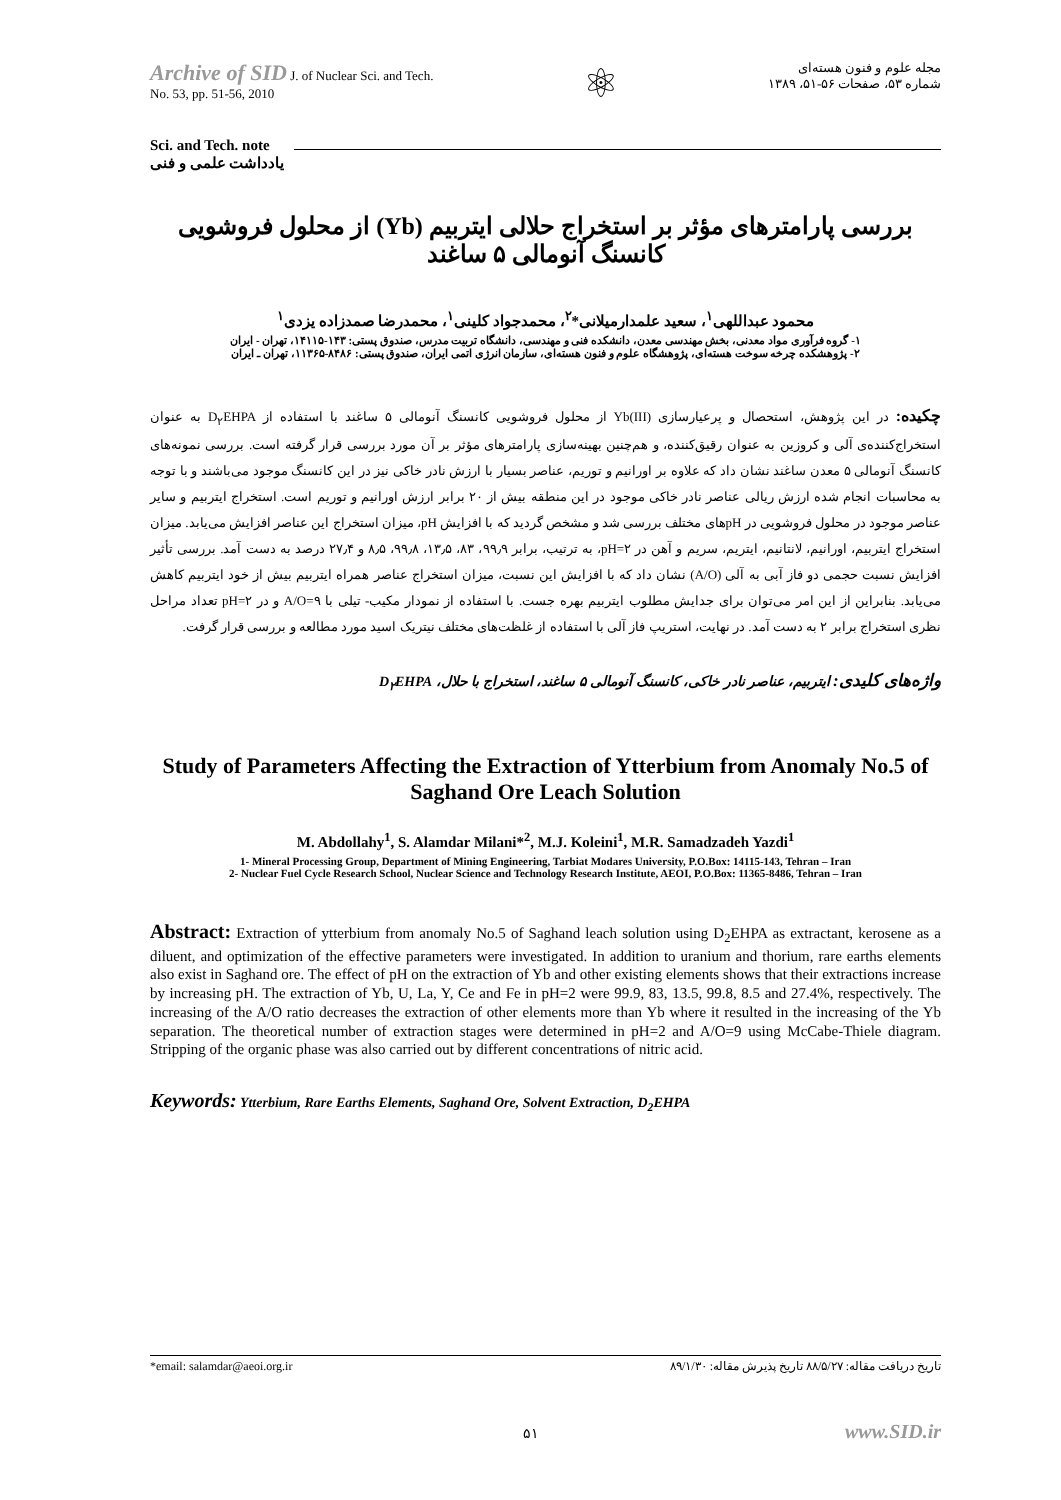Archive of SID J. of Nuclear Sci. and Tech.
No. 53, pp. 51-56, 2010
⚛
مجله علوم و فنون هسته‌ای
شماره ۵۳، صفحات ۵۶-۵۱، ۱۳۸۹
Sci. and Tech. note
يادداشت علمی و فنی
بررسی پارامترهای مؤثر بر استخراج حلالی ایتربیم (Yb) از محلول فروشویی کانسنگ آنومالی ۵ ساغند
محمود عبداللهی<sup>۱</sup>، سعید علمدارمیلانی*<sup>۲</sup>، محمدجواد کلینی<sup>۱</sup>، محمدرضا صمدزاده یزدی<sup>۱</sup>
۱- گروه فرآوری مواد معدنی، بخش مهندسی معدن، دانشکده فنی و مهندسی، دانشگاه تربیت مدرس، صندوق پستی: ۱۴۳-۱۴۱۱۵، تهران - ایران
۲- پژوهشکده چرخه سوخت هسته‌ای، پژوهشگاه علوم و فنون هسته‌ای، سازمان انرژی اتمی ایران، صندوق پستی: ۸۴۸۶-۱۱۳۶۵، تهران ـ ایران
چکیده: در این پژوهش، استحصال و پرعیارسازی (Yb(III از محلول فروشویی کانسنگ آنومالی ۵ ساغند با استفاده از D<sub>۲</sub>EHPA به عنوان استخراج‌کننده‌ی آلی و کروزین به عنوان رقیق‌کننده، و هم‌چنین بهینه‌سازی پارامترهای مؤثر بر آن مورد بررسی قرار گرفته است. بررسی نمونه‌های کانسنگ آنومالی ۵ معدن ساغند نشان داد که علاوه بر اورانیم و توریم، عناصر بسیار با ارزش نادر خاکی نیز در این کانسنگ موجود می‌باشند و با توجه به محاسبات انجام شده ارزش ریالی عناصر نادر خاکی موجود در این منطقه بیش از ۲۰ برابر ارزش اورانیم و توریم است. استخراج ایتربیم و سایر عناصر موجود در محلول فروشویی در pHهای مختلف بررسی شد و مشخص گردید که با افزایش pH، میزان استخراج این عناصر افزایش می‌یابد. میزان استخراج ایتربیم، اورانیم، لانتانیم، ایتریم، سریم و آهن در pH=۲، به ترتیب، برابر ۹۹٫۹، ۸۳، ۱۳٫۵، ۹۹٫۸، ۸٫۵ و ۲۷٫۴ درصد به دست آمد. بررسی تأثیر افزایش نسبت حجمی دو فاز آبی به آلی (A/O) نشان داد که با افزایش این نسبت، میزان استخراج عناصر همراه ایتربیم بیش از خود ایتربیم کاهش می‌یابد. بنابراین از این امر می‌توان برای جدایش مطلوب ایتربیم بهره جست. با استفاده از نمودار مکیب- تیلی با A/O=۹ و در pH=۲ تعداد مراحل نظری استخراج برابر ۲ به دست آمد. در نهایت، استریپ فاز آلی با استفاده از غلظت‌های مختلف نیتریک اسید مورد مطالعه و بررسی قرار گرفت.
واژه‌های کلیدی: ایتربیم، عناصر نادر خاکی، کانسنگ آنومالی ۵ ساغند، استخراج با حلال، D<sub>۲</sub>EHPA
Study of Parameters Affecting the Extraction of Ytterbium from Anomaly No.5 of Saghand Ore Leach Solution
M. Abdollahy<sup>1</sup>, S. Alamdar Milani*<sup>2</sup>, M.J. Koleini<sup>1</sup>, M.R. Samadzadeh Yazdi<sup>1</sup>
1- Mineral Processing Group, Department of Mining Engineering, Tarbiat Modares University, P.O.Box: 14115-143, Tehran – Iran
2- Nuclear Fuel Cycle Research School, Nuclear Science and Technology Research Institute, AEOI, P.O.Box: 11365-8486, Tehran – Iran
Abstract: Extraction of ytterbium from anomaly No.5 of Saghand leach solution using D<sub>2</sub>EHPA as extractant, kerosene as a diluent, and optimization of the effective parameters were investigated. In addition to uranium and thorium, rare earths elements also exist in Saghand ore. The effect of pH on the extraction of Yb and other existing elements shows that their extractions increase by increasing pH. The extraction of Yb, U, La, Y, Ce and Fe in pH=2 were 99.9, 83, 13.5, 99.8, 8.5 and 27.4%, respectively. The increasing of the A/O ratio decreases the extraction of other elements more than Yb where it resulted in the increasing of the Yb separation. The theoretical number of extraction stages were determined in pH=2 and A/O=9 using McCabe-Thiele diagram. Stripping of the organic phase was also carried out by different concentrations of nitric acid.
Keywords: Ytterbium, Rare Earths Elements, Saghand Ore, Solvent Extraction, D<sub>2</sub>EHPA
*email: salamdar@aeoi.org.ir تاریخ دریافت مقاله: ۸۸/۵/۲۷ تاریخ پذیرش مقاله: ۸۹/۱/۳۰
۵۱ www.SID.ir